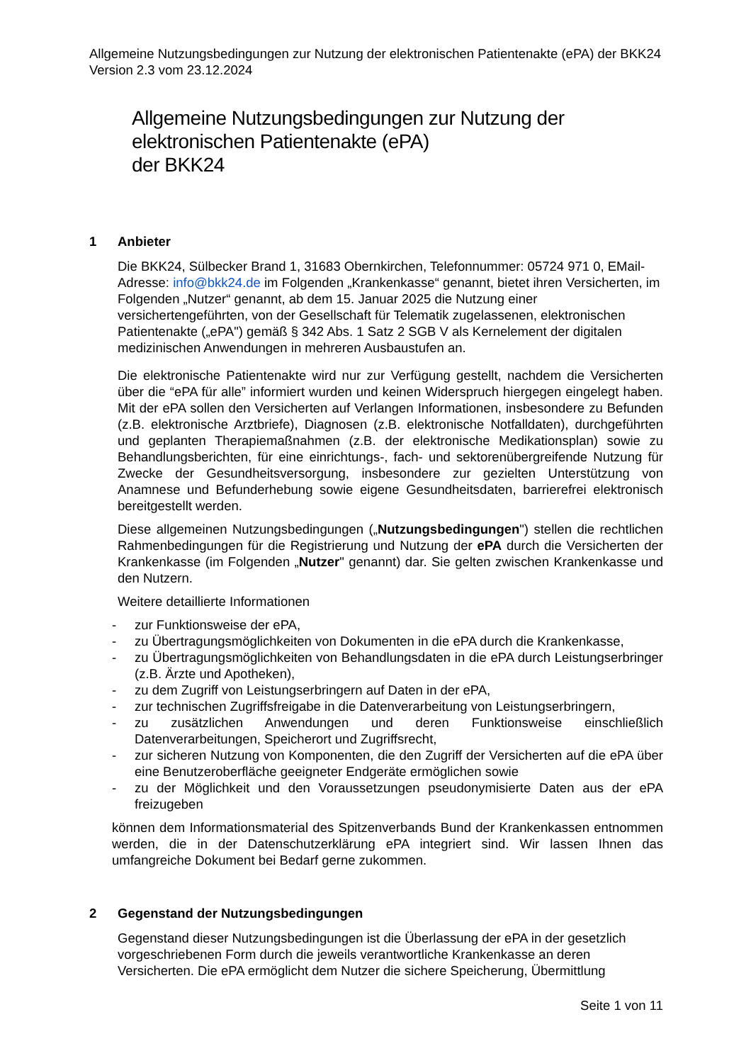Allgemeine Nutzungsbedingungen zur Nutzung der elektronischen Patientenakte (ePA) der BKK24 Version 2.3 vom 23.12.2024
Allgemeine Nutzungsbedingungen zur Nutzung der
elektronischen Patientenakte (ePA)
der BKK24
1 Anbieter
Die BKK24, Sülbecker Brand 1, 31683 Obernkirchen, Telefonnummer: 05724 971 0, EMail-Adresse: info@bkk24.de im Folgenden „Krankenkasse“ genannt, bietet ihren Versicherten, im Folgenden „Nutzer“ genannt, ab dem 15. Januar 2025 die Nutzung einer versichertengeführten, von der Gesellschaft für Telematik zugelassenen, elektronischen Patientenakte („ePA") gemäß § 342 Abs. 1 Satz 2 SGB V als Kernelement der digitalen medizinischen Anwendungen in mehreren Ausbaustufen an.
Die elektronische Patientenakte wird nur zur Verfügung gestellt, nachdem die Versicherten über die “ePA für alle” informiert wurden und keinen Widerspruch hiergegen eingelegt haben. Mit der ePA sollen den Versicherten auf Verlangen Informationen, insbesondere zu Befunden (z.B. elektronische Arztbriefe), Diagnosen (z.B. elektronische Notfalldaten), durchgeführten und geplanten Therapiemaßnahmen (z.B. der elektronische Medikationsplan) sowie zu Behandlungsberichten, für eine einrichtungs-, fach- und sektorenübergreifende Nutzung für Zwecke der Gesundheitsversorgung, insbesondere zur gezielten Unterstützung von Anamnese und Befunderhebung sowie eigene Gesundheitsdaten, barrierefrei elektronisch bereitgestellt werden.
Diese allgemeinen Nutzungsbedingungen („Nutzungsbedingungen") stellen die rechtlichen Rahmenbedingungen für die Registrierung und Nutzung der ePA durch die Versicherten der Krankenkasse (im Folgenden „Nutzer" genannt) dar. Sie gelten zwischen Krankenkasse und den Nutzern.
Weitere detaillierte Informationen
- zur Funktionsweise der ePA,
- zu Übertragungsmöglichkeiten von Dokumenten in die ePA durch die Krankenkasse,
- zu Übertragungsmöglichkeiten von Behandlungsdaten in die ePA durch Leistungserbringer (z.B. Ärzte und Apotheken),
- zu dem Zugriff von Leistungserbringern auf Daten in der ePA,
- zur technischen Zugriffsfreigabe in die Datenverarbeitung von Leistungserbringern,
- zu zusätzlichen Anwendungen und deren Funktionsweise einschließlich Datenverarbeitungen, Speicherort und Zugriffsrecht,
- zur sicheren Nutzung von Komponenten, die den Zugriff der Versicherten auf die ePA über eine Benutzeroberfläche geeigneter Endgeräte ermöglichen sowie
- zu der Möglichkeit und den Voraussetzungen pseudonymisierte Daten aus der ePA freizugeben
können dem Informationsmaterial des Spitzenverbands Bund der Krankenkassen entnommen werden, die in der Datenschutzerklärung ePA integriert sind. Wir lassen Ihnen das umfangreiche Dokument bei Bedarf gerne zukommen.
2 Gegenstand der Nutzungsbedingungen
Gegenstand dieser Nutzungsbedingungen ist die Überlassung der ePA in der gesetzlich vorgeschriebenen Form durch die jeweils verantwortliche Krankenkasse an deren Versicherten. Die ePA ermöglicht dem Nutzer die sichere Speicherung, Übermittlung
Seite 1 von 11